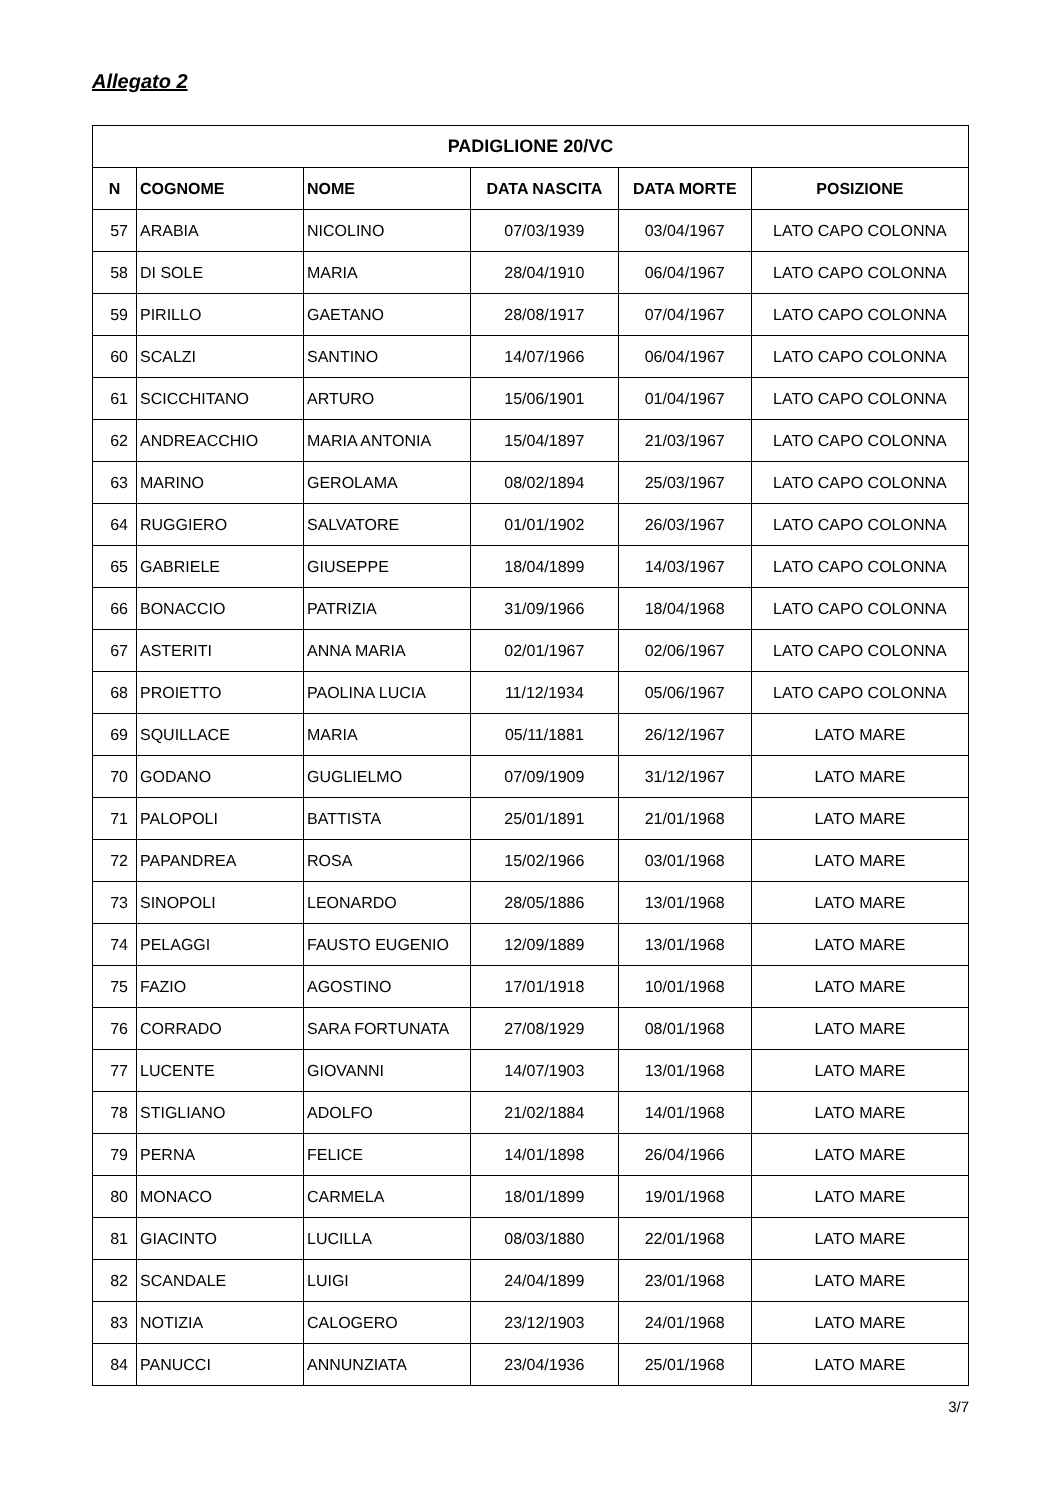Allegato 2
| PADIGLIONE 20/VC | | | | | |
| --- | --- | --- | --- | --- | --- |
| N | COGNOME | NOME | DATA NASCITA | DATA MORTE | POSIZIONE |
| 57 | ARABIA | NICOLINO | 07/03/1939 | 03/04/1967 | LATO CAPO COLONNA |
| 58 | DI SOLE | MARIA | 28/04/1910 | 06/04/1967 | LATO CAPO COLONNA |
| 59 | PIRILLO | GAETANO | 28/08/1917 | 07/04/1967 | LATO CAPO COLONNA |
| 60 | SCALZI | SANTINO | 14/07/1966 | 06/04/1967 | LATO CAPO COLONNA |
| 61 | SCICCHITANO | ARTURO | 15/06/1901 | 01/04/1967 | LATO CAPO COLONNA |
| 62 | ANDREACCHIO | MARIA ANTONIA | 15/04/1897 | 21/03/1967 | LATO CAPO COLONNA |
| 63 | MARINO | GEROLAMA | 08/02/1894 | 25/03/1967 | LATO CAPO COLONNA |
| 64 | RUGGIERO | SALVATORE | 01/01/1902 | 26/03/1967 | LATO CAPO COLONNA |
| 65 | GABRIELE | GIUSEPPE | 18/04/1899 | 14/03/1967 | LATO CAPO COLONNA |
| 66 | BONACCIO | PATRIZIA | 31/09/1966 | 18/04/1968 | LATO CAPO COLONNA |
| 67 | ASTERITI | ANNA MARIA | 02/01/1967 | 02/06/1967 | LATO CAPO COLONNA |
| 68 | PROIETTO | PAOLINA LUCIA | 11/12/1934 | 05/06/1967 | LATO CAPO COLONNA |
| 69 | SQUILLACE | MARIA | 05/11/1881 | 26/12/1967 | LATO MARE |
| 70 | GODANO | GUGLIELMO | 07/09/1909 | 31/12/1967 | LATO MARE |
| 71 | PALOPOLI | BATTISTA | 25/01/1891 | 21/01/1968 | LATO MARE |
| 72 | PAPANDREA | ROSA | 15/02/1966 | 03/01/1968 | LATO MARE |
| 73 | SINOPOLI | LEONARDO | 28/05/1886 | 13/01/1968 | LATO MARE |
| 74 | PELAGGI | FAUSTO EUGENIO | 12/09/1889 | 13/01/1968 | LATO MARE |
| 75 | FAZIO | AGOSTINO | 17/01/1918 | 10/01/1968 | LATO MARE |
| 76 | CORRADO | SARA FORTUNATA | 27/08/1929 | 08/01/1968 | LATO MARE |
| 77 | LUCENTE | GIOVANNI | 14/07/1903 | 13/01/1968 | LATO MARE |
| 78 | STIGLIANO | ADOLFO | 21/02/1884 | 14/01/1968 | LATO MARE |
| 79 | PERNA | FELICE | 14/01/1898 | 26/04/1966 | LATO MARE |
| 80 | MONACO | CARMELA | 18/01/1899 | 19/01/1968 | LATO MARE |
| 81 | GIACINTO | LUCILLA | 08/03/1880 | 22/01/1968 | LATO MARE |
| 82 | SCANDALE | LUIGI | 24/04/1899 | 23/01/1968 | LATO MARE |
| 83 | NOTIZIA | CALOGERO | 23/12/1903 | 24/01/1968 | LATO MARE |
| 84 | PANUCCI | ANNUNZIATA | 23/04/1936 | 25/01/1968 | LATO MARE |
3/7